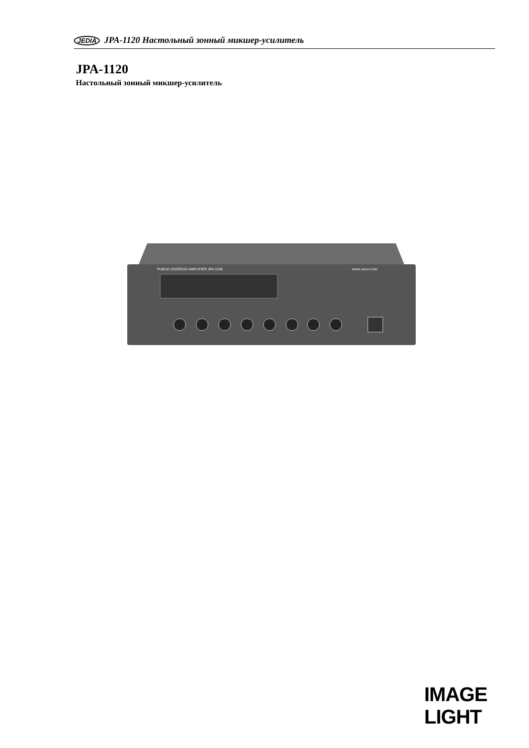JEDIA JPA-1120 Настольный зонный микшер-усилитель
JPA-1120
Настольный зонный микшер-усилитель
PUBLIC ADDRESS AMPLIFIER JPA-1240
WWW.JEDIA.COM
IMAGE LIGHT